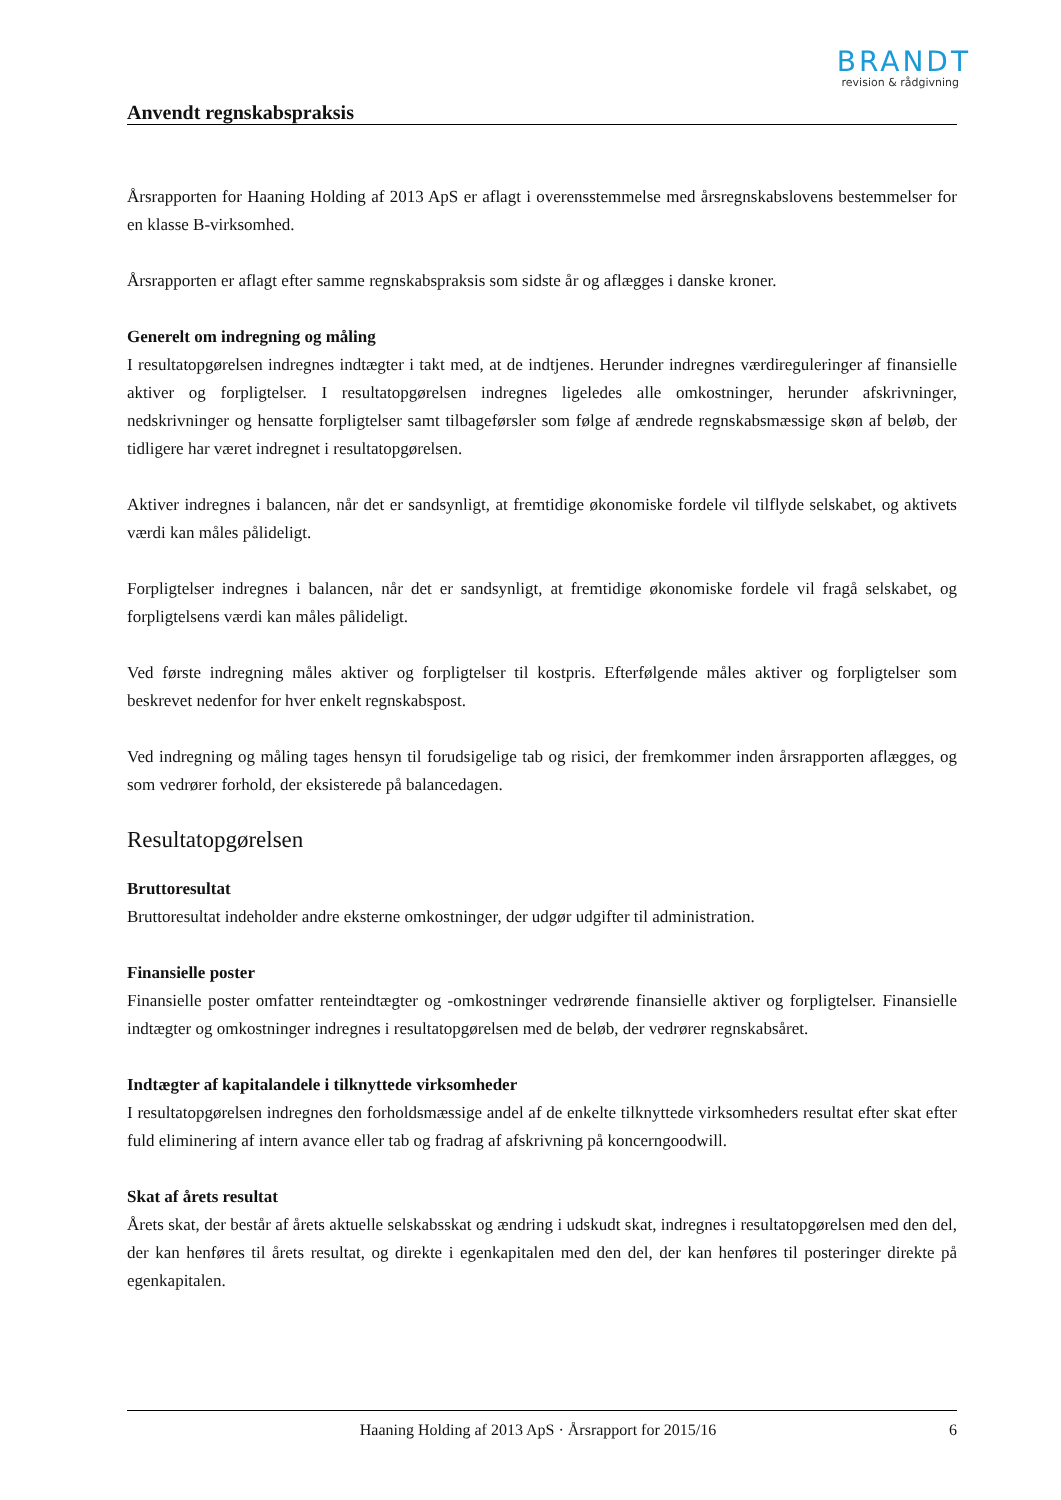BRANDT
revision & rådgivning
Anvendt regnskabspraksis
Årsrapporten for Haaning Holding af 2013 ApS er aflagt i overensstemmelse med årsregnskabslovens bestemmelser for en klasse B-virksomhed.
Årsrapporten er aflagt efter samme regnskabspraksis som sidste år og aflægges i danske kroner.
Generelt om indregning og måling
I resultatopgørelsen indregnes indtægter i takt med, at de indtjenes. Herunder indregnes værdireguleringer af finansielle aktiver og forpligtelser. I resultatopgørelsen indregnes ligeledes alle omkostninger, herunder afskrivninger, nedskrivninger og hensatte forpligtelser samt tilbageførsler som følge af ændrede regnskabsmæssige skøn af beløb, der tidligere har været indregnet i resultatopgørelsen.
Aktiver indregnes i balancen, når det er sandsynligt, at fremtidige økonomiske fordele vil tilflyde selskabet, og aktivets værdi kan måles pålideligt.
Forpligtelser indregnes i balancen, når det er sandsynligt, at fremtidige økonomiske fordele vil fragå selskabet, og forpligtelsens værdi kan måles pålideligt.
Ved første indregning måles aktiver og forpligtelser til kostpris. Efterfølgende måles aktiver og forpligtelser som beskrevet nedenfor for hver enkelt regnskabspost.
Ved indregning og måling tages hensyn til forudsigelige tab og risici, der fremkommer inden årsrapporten aflægges, og som vedrører forhold, der eksisterede på balancedagen.
Resultatopgørelsen
Bruttoresultat
Bruttoresultat indeholder andre eksterne omkostninger, der udgør udgifter til administration.
Finansielle poster
Finansielle poster omfatter renteindtægter og -omkostninger vedrørende finansielle aktiver og forpligtelser. Finansielle indtægter og omkostninger indregnes i resultatopgørelsen med de beløb, der vedrører regnskabsåret.
Indtægter af kapitalandele i tilknyttede virksomheder
I resultatopgørelsen indregnes den forholdsmæssige andel af de enkelte tilknyttede virksomheders resultat efter skat efter fuld eliminering af intern avance eller tab og fradrag af afskrivning på koncerngoodwill.
Skat af årets resultat
Årets skat, der består af årets aktuelle selskabsskat og ændring i udskudt skat, indregnes i resultatopgørelsen med den del, der kan henføres til årets resultat, og direkte i egenkapitalen med den del, der kan henføres til posteringer direkte på egenkapitalen.
Haaning Holding af 2013 ApS · Årsrapport for 2015/16 6